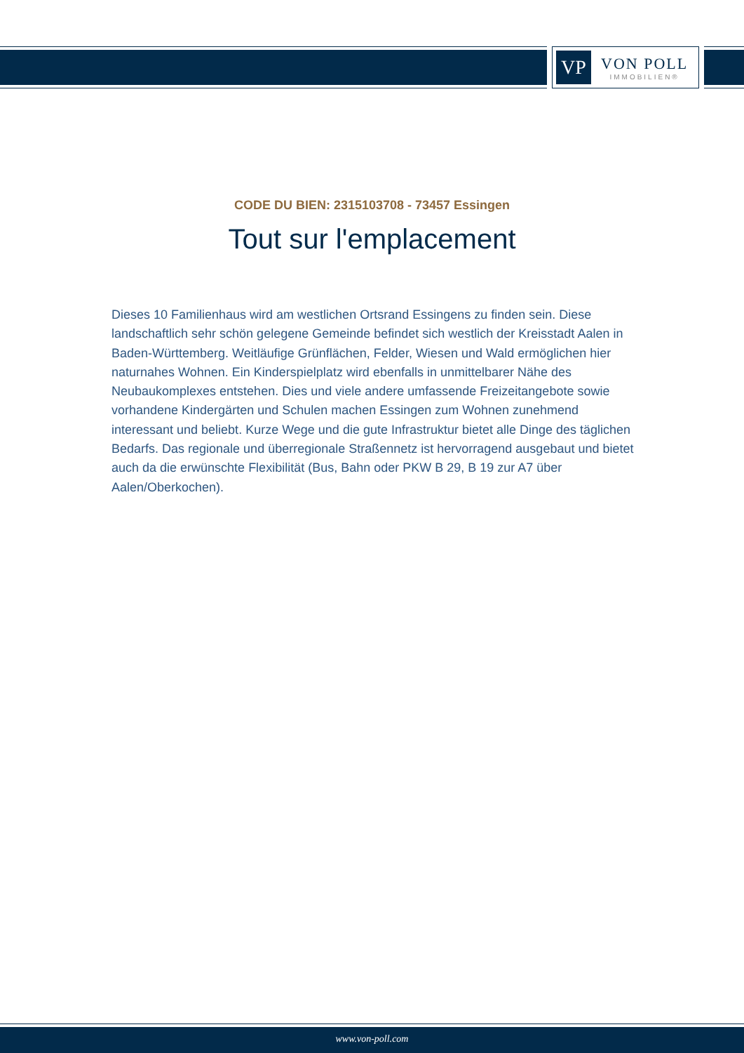VP
VON POLL
IMMOBILIEN®
CODE DU BIEN: 2315103708 - 73457 Essingen
Tout sur l'emplacement
Dieses 10 Familienhaus wird am westlichen Ortsrand Essingens zu finden sein. Diese landschaftlich sehr schön gelegene Gemeinde befindet sich westlich der Kreisstadt Aalen in Baden-Württemberg. Weitläufige Grünflächen, Felder, Wiesen und Wald ermöglichen hier naturnahes Wohnen. Ein Kinderspielplatz wird ebenfalls in unmittelbarer Nähe des Neubaukomplexes entstehen. Dies und viele andere umfassende Freizeitangebote sowie vorhandene Kindergärten und Schulen machen Essingen zum Wohnen zunehmend interessant und beliebt. Kurze Wege und die gute Infrastruktur bietet alle Dinge des täglichen Bedarfs. Das regionale und überregionale Straßennetz ist hervorragend ausgebaut und bietet auch da die erwünschte Flexibilität (Bus, Bahn oder PKW B 29, B 19 zur A7 über Aalen/Oberkochen).
www.von-poll.com